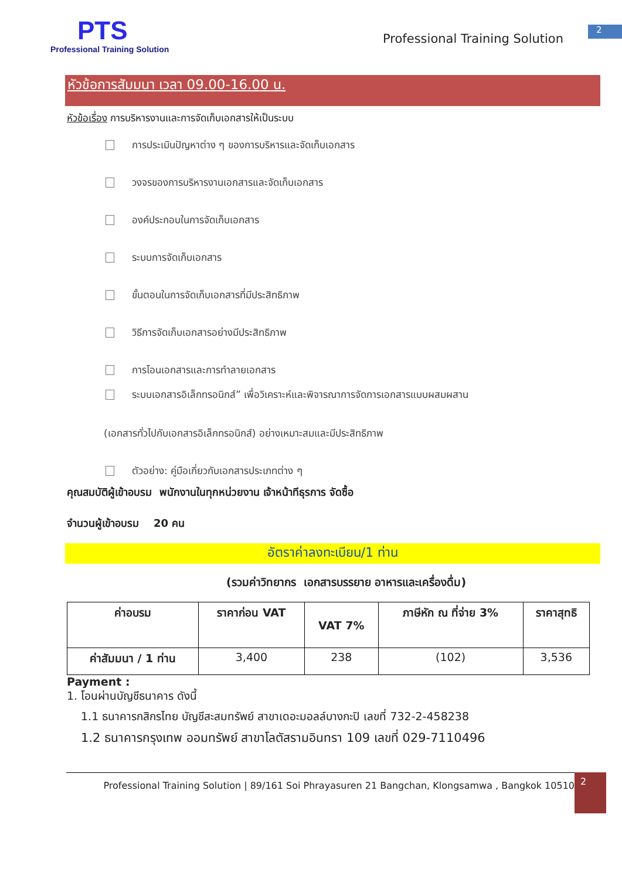PTS
Professional Training Solution
Professional Training Solution
2
หัวข้อการสัมมนา เวลา 09.00-16.00 น.
หัวข้อเรื่อง การบริหารงานและการจัดเก็บเอกสารให้เป็นระบบ
การประเมินปัญหาต่าง ๆ ของการบริหารและจัดเก็บเอกสาร
วงจรของการบริหารงานเอกสารและจัดเก็บเอกสาร
องค์ประกอบในการจัดเก็บเอกสาร
ระบบการจัดเก็บเอกสาร
ขั้นตอนในการจัดเก็บเอกสารที่มีประสิทธิภาพ
วิธีการจัดเก็บเอกสารอย่างมีประสิทธิภาพ
การโอนเอกสารและการทำลายเอกสาร
ระบบเอกสารอิเล็กทรอนิกส์” เพื่อวิเคราะห์และพิจารณาการจัดการเอกสารแบบผสมผสาน
(เอกสารทั่วไปกับเอกสารอิเล็กทรอนิกส์) อย่างเหมาะสมและมีประสิทธิภาพ
ตัวอย่าง: คู่มือเกี่ยวกับเอกสารประเภทต่าง ๆ
คุณสมบัติผู้เข้าอบรม พนักงานในทุกหน่วยงาน เจ้าหน้าทีธุรการ จัดซื้อ
จำนวนผู้เข้าอบรม 20 คน
อัตราค่าลงทะเบียน/1 ท่าน
(รวมค่าวิทยากร เอกสารบรรยาย อาหารและเครื่องดื่ม)
| ค่าอบรม | ราคาก่อน VAT | VAT 7% | ภาษีหัก ณ ที่จ่าย 3% | ราคาสุทธิ |
| --- | --- | --- | --- | --- |
| ค่าสัมมนา / 1 ท่าน | 3,400 | 238 | (102) | 3,536 |
Payment :
1. โอนผ่านบัญชีธนาคาร ดังนี้
1.1 ธนาคารกสิกรไทย บัญชีสะสมทรัพย์ สาขาเดอะมอลล์บางกะปิ เลขที่ 732-2-458238
1.2 ธนาคารกรุงเทพ ออมทรัพย์ สาขาโลตัสรามอินทรา 109 เลขที่ 029-7110496
Professional Training Solution | 89/161 Soi Phrayasuren 21 Bangchan, Klongsamwa , Bangkok 10510
2